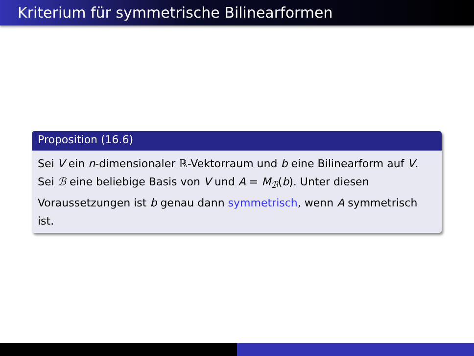Kriterium für symmetrische Bilinearformen
Proposition (16.6)
Sei V ein n-dimensionaler ℝ-Vektorraum und b eine Bilinearform auf V. Sei ℬ eine beliebige Basis von V und A = M<sub>ℬ</sub>(b). Unter diesen Voraussetzungen ist b genau dann symmetrisch, wenn A symmetrisch ist.